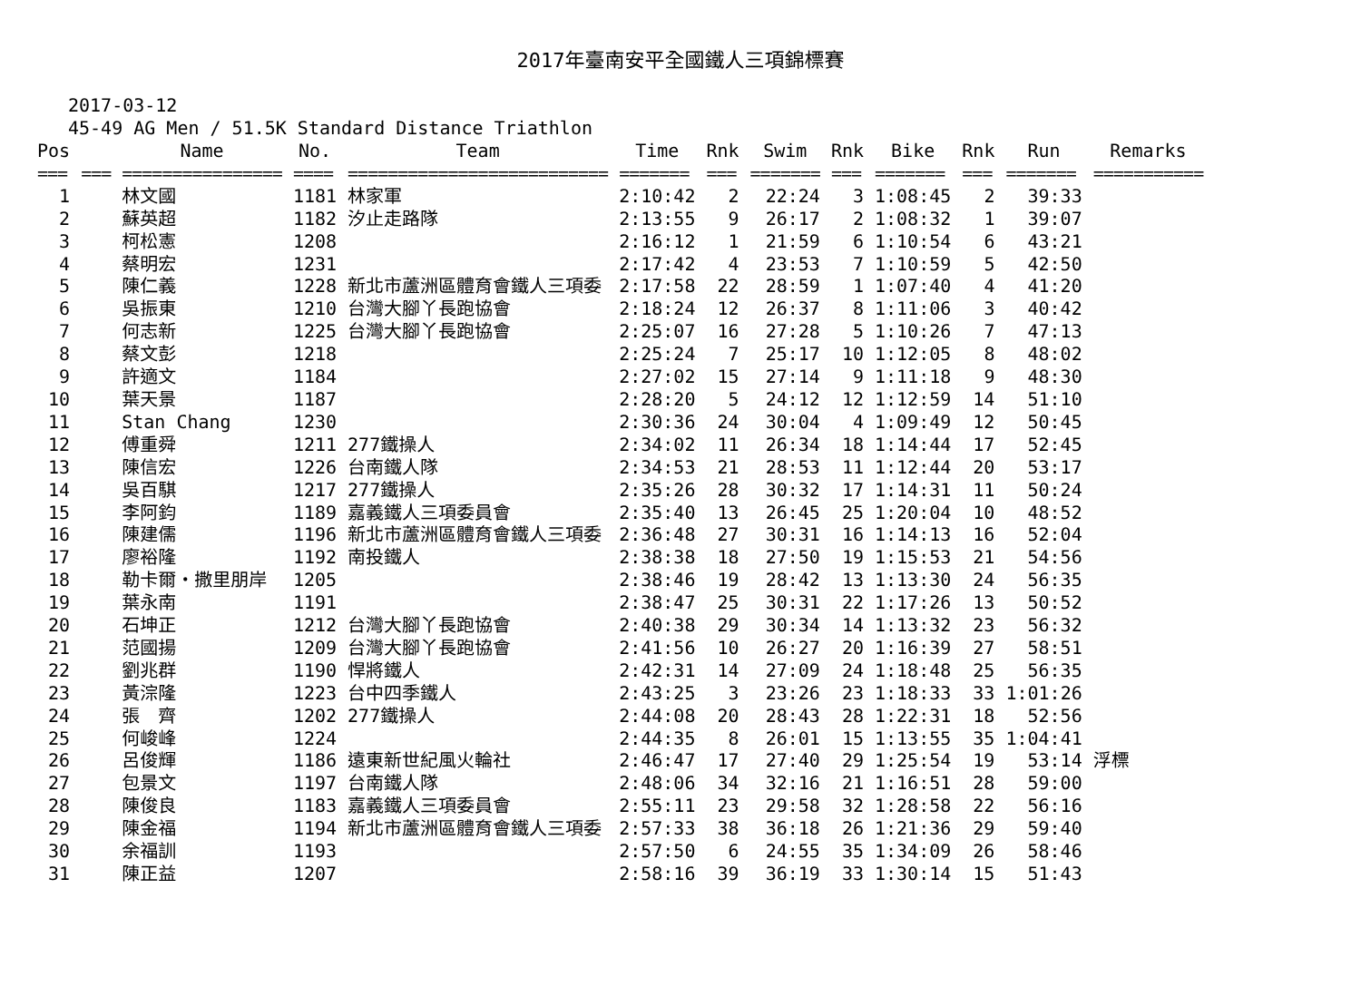2017年臺南安平全國鐵人三項錦標賽
2017-03-12
45-49 AG Men / 51.5K Standard Distance Triathlon
| Pos | | Name | No. | Team | Time | Rnk | Swim | Rnk | Bike | Rnk | Run | Remarks |
| --- | --- | --- | --- | --- | --- | --- | --- | --- | --- | --- | --- | --- |
| === | === | ================ | ==== | ========================== | ======= | === | ======= | === | ======= | === | ======= | =========== |
| 1 | | 林文國 | 1181 | 林家軍 | 2:10:42 | 2 | 22:24 | 3 | 1:08:45 | 2 | 39:33 | |
| 2 | | 蘇英超 | 1182 | 汐止走路隊 | 2:13:55 | 9 | 26:17 | 2 | 1:08:32 | 1 | 39:07 | |
| 3 | | 柯松憲 | 1208 | | 2:16:12 | 1 | 21:59 | 6 | 1:10:54 | 6 | 43:21 | |
| 4 | | 蔡明宏 | 1231 | | 2:17:42 | 4 | 23:53 | 7 | 1:10:59 | 5 | 42:50 | |
| 5 | | 陳仁義 | 1228 | 新北市蘆洲區體育會鐵人三項委 | 2:17:58 | 22 | 28:59 | 1 | 1:07:40 | 4 | 41:20 | |
| 6 | | 吳振東 | 1210 | 台灣大腳丫長跑協會 | 2:18:24 | 12 | 26:37 | 8 | 1:11:06 | 3 | 40:42 | |
| 7 | | 何志新 | 1225 | 台灣大腳丫長跑協會 | 2:25:07 | 16 | 27:28 | 5 | 1:10:26 | 7 | 47:13 | |
| 8 | | 蔡文彭 | 1218 | | 2:25:24 | 7 | 25:17 | 10 | 1:12:05 | 8 | 48:02 | |
| 9 | | 許適文 | 1184 | | 2:27:02 | 15 | 27:14 | 9 | 1:11:18 | 9 | 48:30 | |
| 10 | | 葉天景 | 1187 | | 2:28:20 | 5 | 24:12 | 12 | 1:12:59 | 14 | 51:10 | |
| 11 | | Stan Chang | 1230 | | 2:30:36 | 24 | 30:04 | 4 | 1:09:49 | 12 | 50:45 | |
| 12 | | 傅重舜 | 1211 | 277鐵操人 | 2:34:02 | 11 | 26:34 | 18 | 1:14:44 | 17 | 52:45 | |
| 13 | | 陳信宏 | 1226 | 台南鐵人隊 | 2:34:53 | 21 | 28:53 | 11 | 1:12:44 | 20 | 53:17 | |
| 14 | | 吳百騏 | 1217 | 277鐵操人 | 2:35:26 | 28 | 30:32 | 17 | 1:14:31 | 11 | 50:24 | |
| 15 | | 李阿鈞 | 1189 | 嘉義鐵人三項委員會 | 2:35:40 | 13 | 26:45 | 25 | 1:20:04 | 10 | 48:52 | |
| 16 | | 陳建儒 | 1196 | 新北市蘆洲區體育會鐵人三項委 | 2:36:48 | 27 | 30:31 | 16 | 1:14:13 | 16 | 52:04 | |
| 17 | | 廖裕隆 | 1192 | 南投鐵人 | 2:38:38 | 18 | 27:50 | 19 | 1:15:53 | 21 | 54:56 | |
| 18 | | 勒卡爾・撒里朋岸 | 1205 | | 2:38:46 | 19 | 28:42 | 13 | 1:13:30 | 24 | 56:35 | |
| 19 | | 葉永南 | 1191 | | 2:38:47 | 25 | 30:31 | 22 | 1:17:26 | 13 | 50:52 | |
| 20 | | 石坤正 | 1212 | 台灣大腳丫長跑協會 | 2:40:38 | 29 | 30:34 | 14 | 1:13:32 | 23 | 56:32 | |
| 21 | | 范國揚 | 1209 | 台灣大腳丫長跑協會 | 2:41:56 | 10 | 26:27 | 20 | 1:16:39 | 27 | 58:51 | |
| 22 | | 劉兆群 | 1190 | 悍將鐵人 | 2:42:31 | 14 | 27:09 | 24 | 1:18:48 | 25 | 56:35 | |
| 23 | | 黃淙隆 | 1223 | 台中四季鐵人 | 2:43:25 | 3 | 23:26 | 23 | 1:18:33 | 33 | 1:01:26 | |
| 24 | | 張 齊 | 1202 | 277鐵操人 | 2:44:08 | 20 | 28:43 | 28 | 1:22:31 | 18 | 52:56 | |
| 25 | | 何峻峰 | 1224 | | 2:44:35 | 8 | 26:01 | 15 | 1:13:55 | 35 | 1:04:41 | |
| 26 | | 呂俊輝 | 1186 | 遠東新世紀風火輪社 | 2:46:47 | 17 | 27:40 | 29 | 1:25:54 | 19 | 53:14 | 浮標 |
| 27 | | 包景文 | 1197 | 台南鐵人隊 | 2:48:06 | 34 | 32:16 | 21 | 1:16:51 | 28 | 59:00 | |
| 28 | | 陳俊良 | 1183 | 嘉義鐵人三項委員會 | 2:55:11 | 23 | 29:58 | 32 | 1:28:58 | 22 | 56:16 | |
| 29 | | 陳金福 | 1194 | 新北市蘆洲區體育會鐵人三項委 | 2:57:33 | 38 | 36:18 | 26 | 1:21:36 | 29 | 59:40 | |
| 30 | | 余福訓 | 1193 | | 2:57:50 | 6 | 24:55 | 35 | 1:34:09 | 26 | 58:46 | |
| 31 | | 陳正益 | 1207 | | 2:58:16 | 39 | 36:19 | 33 | 1:30:14 | 15 | 51:43 | |